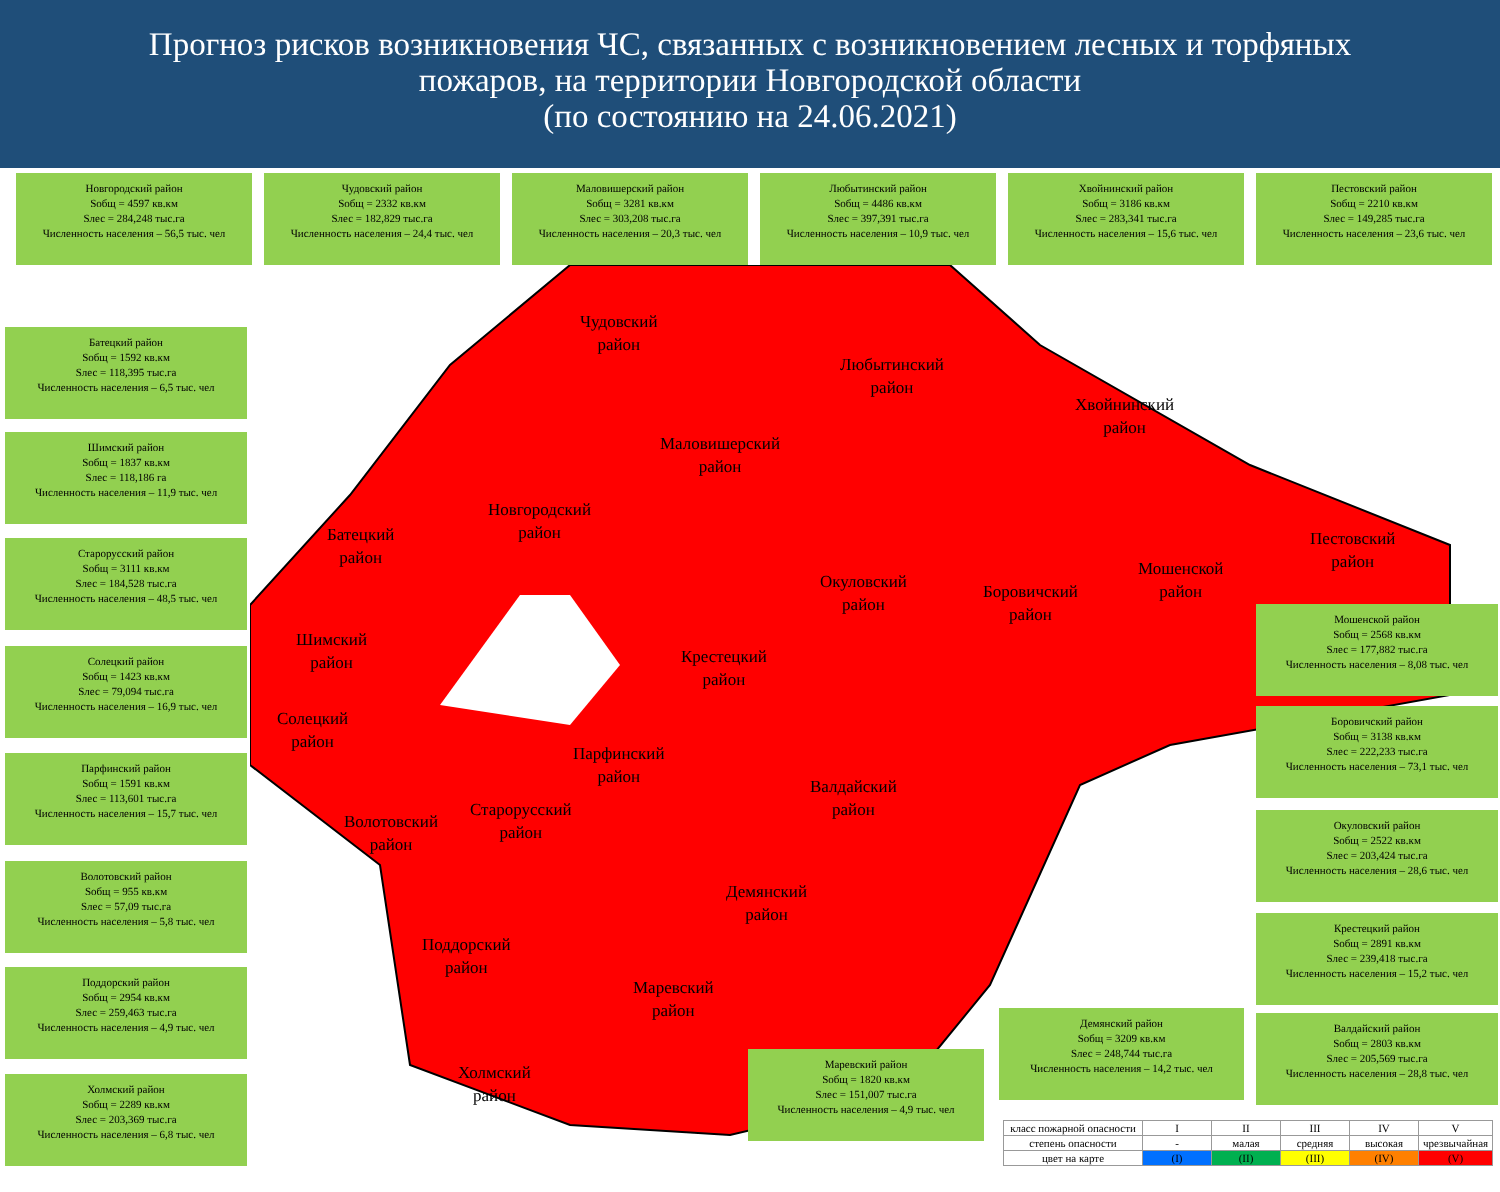Прогноз рисков возникновения ЧС, связанных с возникновением лесных и торфяных
пожаров, на территории Новгородской области
(по состоянию на 24.06.2021)
Чудовский
район
Любытинский
район
Хвойнинский
район
Маловишерский
район
Новгородский
район
Батецкий
район
Пестовский
район
Мошенской
район
Окуловский
район
Боровичский
район
Шимский
район
Крестецкий
район
Солецкий
район
Парфинский
район
Валдайский
район
Старорусский
район
Волотовский
район
Демянский
район
Поддорский
район
Маревский
район
Холмский
район
Новгородский район
Sобщ = 4597 кв.км
Sлес = 284,248 тыс.га
Численность населения – 56,5 тыс. чел
Чудовский район
Sобщ = 2332 кв.км
Sлес = 182,829 тыс.га
Численность населения – 24,4 тыс. чел
Маловишерский район
Sобщ = 3281 кв.км
Sлес = 303,208 тыс.га
Численность населения – 20,3 тыс. чел
Любытинский район
Sобщ = 4486 кв.км
Sлес = 397,391 тыс.га
Численность населения – 10,9 тыс. чел
Хвойнинский район
Sобщ = 3186 кв.км
Sлес = 283,341 тыс.га
Численность населения – 15,6 тыс. чел
Пестовский район
Sобщ = 2210 кв.км
Sлес = 149,285 тыс.га
Численность населения – 23,6 тыс. чел
Батецкий район
Sобщ = 1592 кв.км
Sлес = 118,395 тыс.га
Численность населения – 6,5 тыс. чел
Шимский район
Sобщ = 1837 кв.км
Sлес = 118,186 га
Численность населения – 11,9 тыс. чел
Старорусский район
Sобщ = 3111 кв.км
Sлес = 184,528 тыс.га
Численность населения – 48,5 тыс. чел
Солецкий район
Sобщ = 1423 кв.км
Sлес = 79,094 тыс.га
Численность населения – 16,9 тыс. чел
Парфинский район
Sобщ = 1591 кв.км
Sлес = 113,601 тыс.га
Численность населения – 15,7 тыс. чел
Волотовский район
Sобщ = 955 кв.км
Sлес = 57,09 тыс.га
Численность населения – 5,8 тыс. чел
Поддорский район
Sобщ = 2954 кв.км
Sлес = 259,463 тыс.га
Численность населения – 4,9 тыс. чел
Холмский район
Sобщ = 2289 кв.км
Sлес = 203,369 тыс.га
Численность населения – 6,8 тыс. чел
Мошенской район
Sобщ = 2568 кв.км
Sлес = 177,882 тыс.га
Численность населения – 8,08 тыс. чел
Боровичский район
Sобщ = 3138 кв.км
Sлес = 222,233 тыс.га
Численность населения – 73,1 тыс. чел
Окуловский район
Sобщ = 2522 кв.км
Sлес = 203,424 тыс.га
Численность населения – 28,6 тыс. чел
Крестецкий район
Sобщ = 2891 кв.км
Sлес = 239,418 тыс.га
Численность населения – 15,2 тыс. чел
Валдайский район
Sобщ = 2803 кв.км
Sлес = 205,569 тыс.га
Численность населения – 28,8 тыс. чел
Демянский район
Sобщ = 3209 кв.км
Sлес = 248,744 тыс.га
Численность населения – 14,2 тыс. чел
Маревский район
Sобщ = 1820 кв.км
Sлес = 151,007 тыс.га
Численность населения – 4,9 тыс. чел
| класс пожарной опасности | I | II | III | IV | V |
| степень опасности | - | малая | средняя | высокая | чрезвычайная |
| цвет на карте | (I) | (II) | (III) | (IV) | (V) |